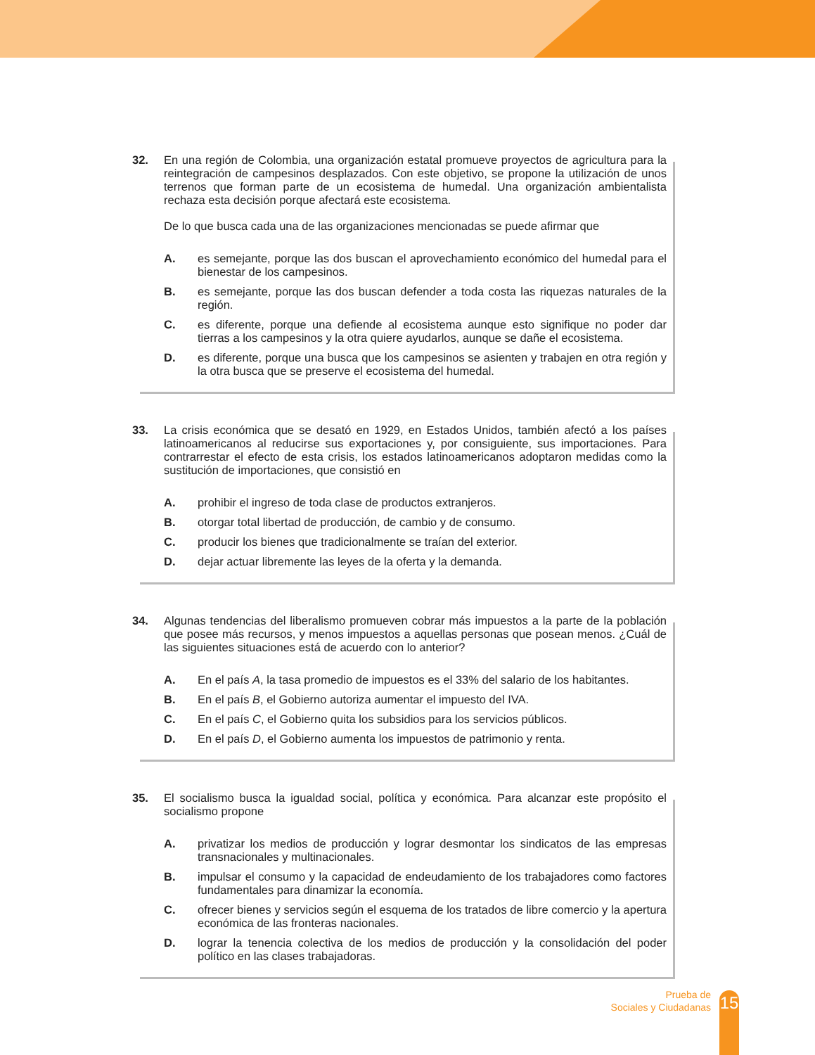32.
En una región de Colombia, una organización estatal promueve proyectos de agricultura para la reintegración de campesinos desplazados. Con este objetivo, se propone la utilización de unos terrenos que forman parte de un ecosistema de humedal. Una organización ambientalista rechaza esta decisión porque afectará este ecosistema.
De lo que busca cada una de las organizaciones mencionadas se puede afirmar que
A. es semejante, porque las dos buscan el aprovechamiento económico del humedal para el bienestar de los campesinos.
B. es semejante, porque las dos buscan defender a toda costa las riquezas naturales de la región.
C. es diferente, porque una defiende al ecosistema aunque esto signifique no poder dar tierras a los campesinos y la otra quiere ayudarlos, aunque se dañe el ecosistema.
D. es diferente, porque una busca que los campesinos se asienten y trabajen en otra región y la otra busca que se preserve el ecosistema del humedal.
33.
La crisis económica que se desató en 1929, en Estados Unidos, también afectó a los países latinoamericanos al reducirse sus exportaciones y, por consiguiente, sus importaciones. Para contrarrestar el efecto de esta crisis, los estados latinoamericanos adoptaron medidas como la sustitución de importaciones, que consistió en
A. prohibir el ingreso de toda clase de productos extranjeros.
B. otorgar total libertad de producción, de cambio y de consumo.
C. producir los bienes que tradicionalmente se traían del exterior.
D. dejar actuar libremente las leyes de la oferta y la demanda.
34.
Algunas tendencias del liberalismo promueven cobrar más impuestos a la parte de la población que posee más recursos, y menos impuestos a aquellas personas que posean menos. ¿Cuál de las siguientes situaciones está de acuerdo con lo anterior?
A. En el país A, la tasa promedio de impuestos es el 33% del salario de los habitantes.
B. En el país B, el Gobierno autoriza aumentar el impuesto del IVA.
C. En el país C, el Gobierno quita los subsidios para los servicios públicos.
D. En el país D, el Gobierno aumenta los impuestos de patrimonio y renta.
35.
El socialismo busca la igualdad social, política y económica. Para alcanzar este propósito el socialismo propone
A. privatizar los medios de producción y lograr desmontar los sindicatos de las empresas transnacionales y multinacionales.
B. impulsar el consumo y la capacidad de endeudamiento de los trabajadores como factores fundamentales para dinamizar la economía.
C. ofrecer bienes y servicios según el esquema de los tratados de libre comercio y la apertura económica de las fronteras nacionales.
D. lograr la tenencia colectiva de los medios de producción y la consolidación del poder político en las clases trabajadoras.
Prueba de
Sociales y Ciudadanas
15